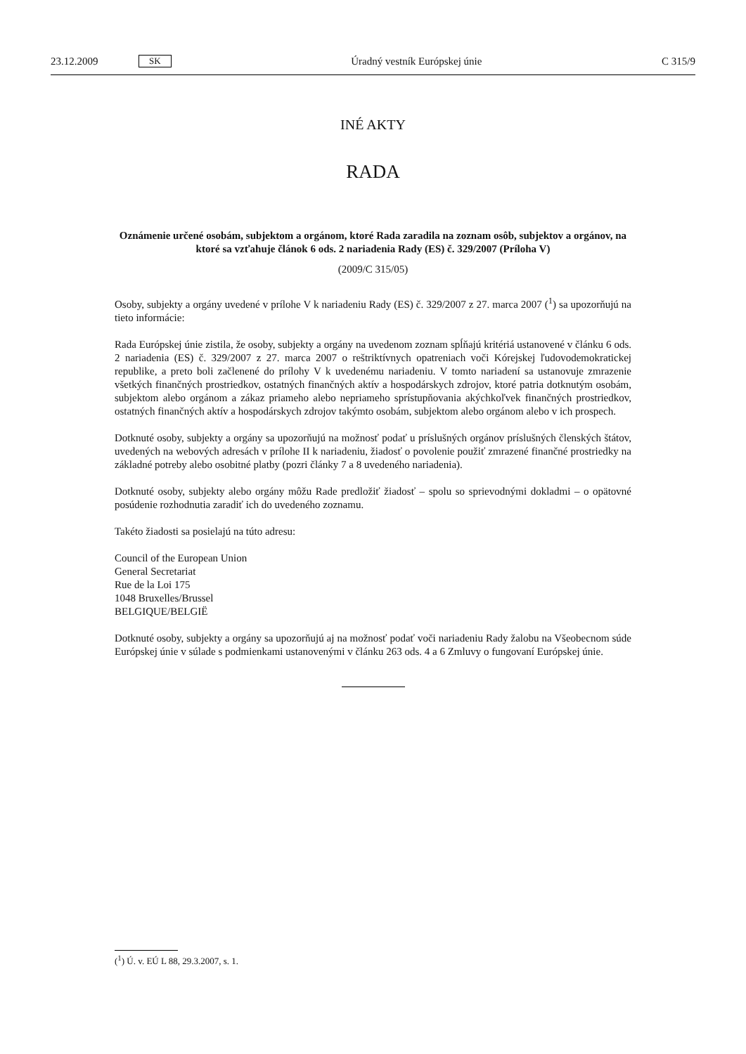23.12.2009 SK Úradný vestník Európskej únie C 315/9
INÉ AKTY
RADA
Oznámenie určené osobám, subjektom a orgánom, ktoré Rada zaradila na zoznam osôb, subjektov a orgánov, na ktoré sa vzťahuje článok 6 ods. 2 nariadenia Rady (ES) č. 329/2007 (Príloha V)
(2009/C 315/05)
Osoby, subjekty a orgány uvedené v prílohe V k nariadeniu Rady (ES) č. 329/2007 z 27. marca 2007 (<sup>1</sup>) sa upozorňujú na tieto informácie:
Rada Európskej únie zistila, že osoby, subjekty a orgány na uvedenom zoznam spĺňajú kritériá ustanovené v článku 6 ods. 2 nariadenia (ES) č. 329/2007 z 27. marca 2007 o reštriktívnych opatreniach voči Kórejskej ľudovodemokratickej republike, a preto boli začlenené do prílohy V k uvedenému nariadeniu. V tomto nariadení sa ustanovuje zmrazenie všetkých finančných prostriedkov, ostatných finančných aktív a hospodárskych zdrojov, ktoré patria dotknutým osobám, subjektom alebo orgánom a zákaz priameho alebo nepriameho sprístupňovania akýchkoľvek finančných prostriedkov, ostatných finančných aktív a hospodárskych zdrojov takýmto osobám, subjektom alebo orgánom alebo v ich prospech.
Dotknuté osoby, subjekty a orgány sa upozorňujú na možnosť podať u príslušných orgánov príslušných členských štátov, uvedených na webových adresách v prílohe II k nariadeniu, žiadosť o povolenie použiť zmrazené finančné prostriedky na základné potreby alebo osobitné platby (pozri články 7 a 8 uvedeného nariadenia).
Dotknuté osoby, subjekty alebo orgány môžu Rade predložiť žiadosť – spolu so sprievodnými dokladmi – o opätovné posúdenie rozhodnutia zaradiť ich do uvedeného zoznamu.
Takéto žiadosti sa posielajú na túto adresu:
Council of the European Union
General Secretariat
Rue de la Loi 175
1048 Bruxelles/Brussel
BELGIQUE/BELGIË
Dotknuté osoby, subjekty a orgány sa upozorňujú aj na možnosť podať voči nariadeniu Rady žalobu na Všeobecnom súde Európskej únie v súlade s podmienkami ustanovenými v článku 263 ods. 4 a 6 Zmluvy o fungovaní Európskej únie.
(<sup>1</sup>) Ú. v. EÚ L 88, 29.3.2007, s. 1.